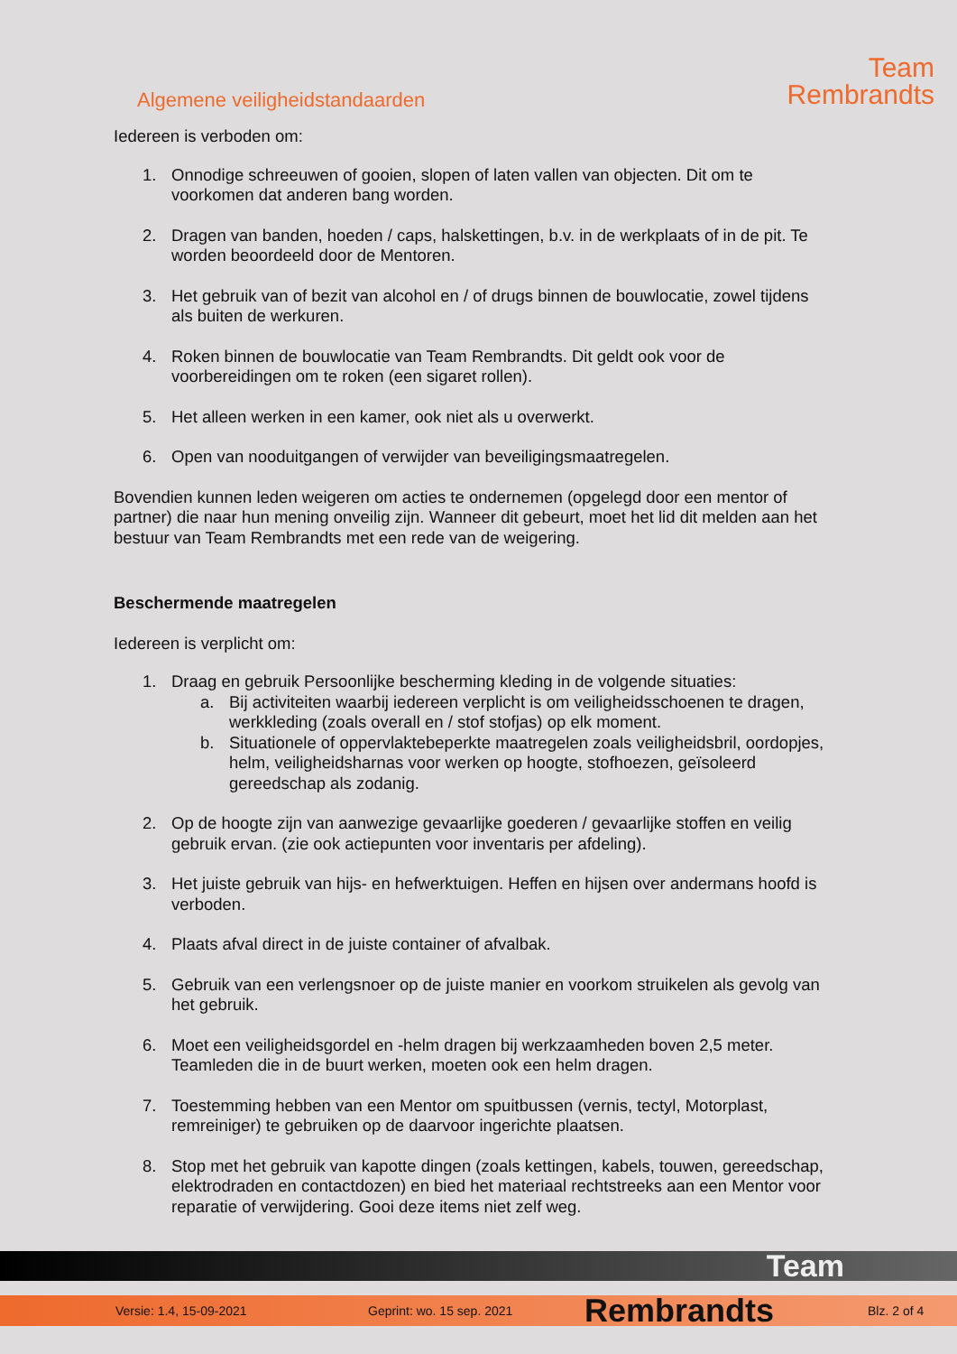Algemene veiligheidstandaarden
Team
Rembrandts
Iedereen is verboden om:
1. Onnodige schreeuwen of gooien, slopen of laten vallen van objecten. Dit om te voorkomen dat anderen bang worden.
2. Dragen van banden, hoeden / caps, halskettingen, b.v. in de werkplaats of in de pit. Te worden beoordeeld door de Mentoren.
3. Het gebruik van of bezit van alcohol en / of drugs binnen de bouwlocatie, zowel tijdens als buiten de werkuren.
4. Roken binnen de bouwlocatie van Team Rembrandts. Dit geldt ook voor de voorbereidingen om te roken (een sigaret rollen).
5. Het alleen werken in een kamer, ook niet als u overwerkt.
6. Open van nooduitgangen of verwijder van beveiligingsmaatregelen.
Bovendien kunnen leden weigeren om acties te ondernemen (opgelegd door een mentor of partner) die naar hun mening onveilig zijn. Wanneer dit gebeurt, moet het lid dit melden aan het bestuur van Team Rembrandts met een rede van de weigering.
Beschermende maatregelen
Iedereen is verplicht om:
1. Draag en gebruik Persoonlijke bescherming kleding in de volgende situaties:
a. Bij activiteiten waarbij iedereen verplicht is om veiligheidsschoenen te dragen, werkkleding (zoals overall en / stof stofjas) op elk moment.
b. Situationele of oppervlaktebeperkte maatregelen zoals veiligheidsbril, oordopjes, helm, veiligheidsharnas voor werken op hoogte, stofhoezen, geïsoleerd gereedschap als zodanig.
2. Op de hoogte zijn van aanwezige gevaarlijke goederen / gevaarlijke stoffen en veilig gebruik ervan. (zie ook actiepunten voor inventaris per afdeling).
3. Het juiste gebruik van hijs- en hefwerktuigen. Heffen en hijsen over andermans hoofd is verboden.
4. Plaats afval direct in de juiste container of afvalbak.
5. Gebruik van een verlengsnoer op de juiste manier en voorkom struikelen als gevolg van het gebruik.
6. Moet een veiligheidsgordel en -helm dragen bij werkzaamheden boven 2,5 meter. Teamleden die in de buurt werken, moeten ook een helm dragen.
7. Toestemming hebben van een Mentor om spuitbussen (vernis, tectyl, Motorplast, remreiniger) te gebruiken op de daarvoor ingerichte plaatsen.
8. Stop met het gebruik van kapotte dingen (zoals kettingen, kabels, touwen, gereedschap, elektrodraden en contactdozen) en bied het materiaal rechtstreeks aan een Mentor voor reparatie of verwijdering. Gooi deze items niet zelf weg.
Team
Versie: 1.4, 15-09-2021 Geprint: wo. 15 sep. 2021 Rembrandts Blz. 2 of 4